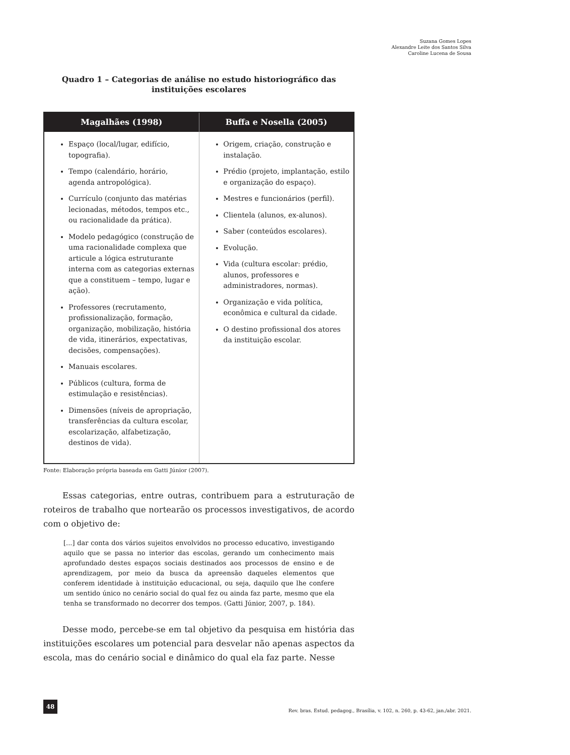Suzana Gomes Lopes
Alexandre Leite dos Santos Silva
Caroline Lucena de Sousa
Quadro 1 – Categorias de análise no estudo historiográfico das instituições escolares
| Magalhães (1998) | Buffa e Nosella (2005) |
| --- | --- |
| Espaço (local/lugar, edifício, topografia). Tempo (calendário, horário, agenda antropológica). Currículo (conjunto das matérias lecionadas, métodos, tempos etc., ou racionalidade da prática). Modelo pedagógico (construção de uma racionalidade complexa que articule a lógica estruturante interna com as categorias externas que a constituem – tempo, lugar e ação). Professores (recrutamento, profissionalização, formação, organização, mobilização, história de vida, itinerários, expectativas, decisões, compensações). Manuais escolares. Públicos (cultura, forma de estimulação e resistências). Dimensões (níveis de apropriação, transferências da cultura escolar, escolarização, alfabetização, destinos de vida). | Origem, criação, construção e instalação. Prédio (projeto, implantação, estilo e organização do espaço). Mestres e funcionários (perfil). Clientela (alunos, ex-alunos). Saber (conteúdos escolares). Evolução. Vida (cultura escolar: prédio, alunos, professores e administradores, normas). Organização e vida política, econômica e cultural da cidade. O destino profissional dos atores da instituição escolar. |
Fonte: Elaboração própria baseada em Gatti Júnior (2007).
Essas categorias, entre outras, contribuem para a estruturação de roteiros de trabalho que nortearão os processos investigativos, de acordo com o objetivo de:
[...] dar conta dos vários sujeitos envolvidos no processo educativo, investigando aquilo que se passa no interior das escolas, gerando um conhecimento mais aprofundado destes espaços sociais destinados aos processos de ensino e de aprendizagem, por meio da busca da apreensão daqueles elementos que conferem identidade à instituição educacional, ou seja, daquilo que lhe confere um sentido único no cenário social do qual fez ou ainda faz parte, mesmo que ela tenha se transformado no decorrer dos tempos. (Gatti Júnior, 2007, p. 184).
Desse modo, percebe-se em tal objetivo da pesquisa em história das instituições escolares um potencial para desvelar não apenas aspectos da escola, mas do cenário social e dinâmico do qual ela faz parte. Nesse
48
Rev. bras. Estud. pedagog., Brasília, v. 102, n. 260, p. 43-62, jan./abr. 2021.